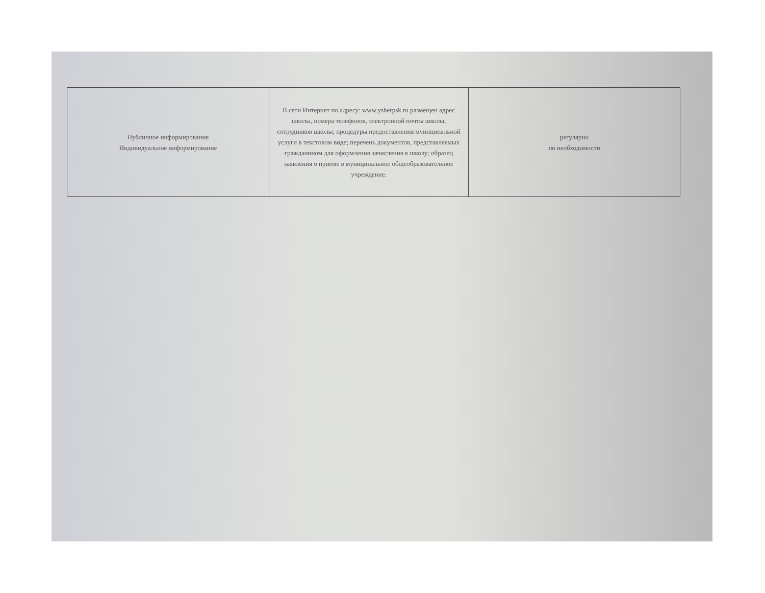| Публичное информирование Индивидуальное информирование | В сети Интернет по адресу: www.ysherpsk.ru размещен адрес школы, номера телефонов, электронной почты школы, сотрудников школы; процедуры предоставления муниципальной услуги в текстовом виде; перечень документов, представляемых гражданином для оформления зачисления в школу; образец заявления о приеме в муниципальное общеобразовательное учреждение. | регулярно по необходимости |